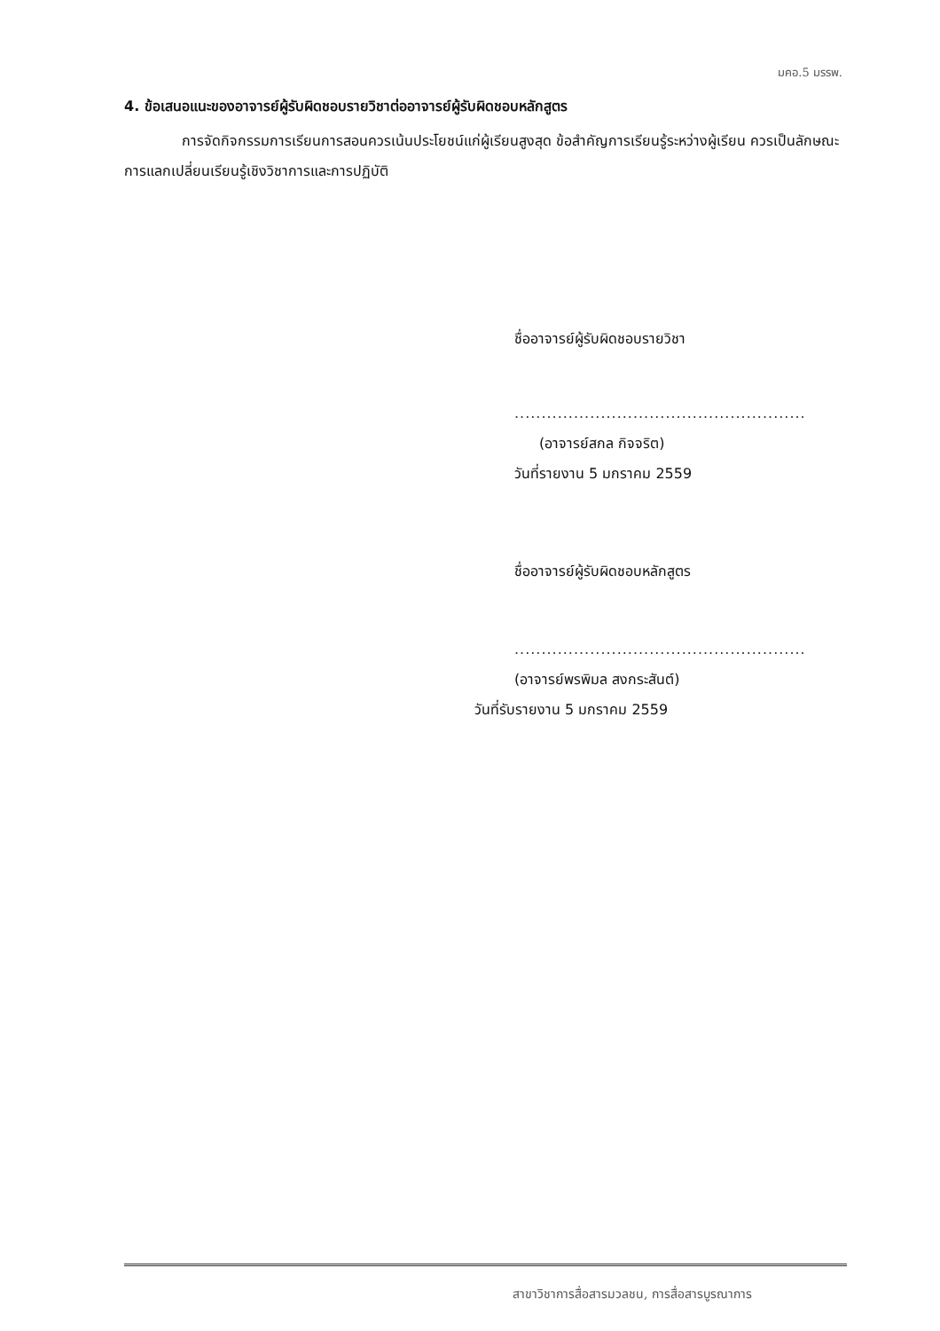มคอ.5 มรรพ.
4. ข้อเสนอแนะของอาจารย์ผู้รับผิดชอบรายวิชาต่ออาจารย์ผู้รับผิดชอบหลักสูตร
การจัดกิจกรรมการเรียนการสอนควรเน้นประโยชน์แก่ผู้เรียนสูงสุด ข้อสำคัญการเรียนรู้ระหว่างผู้เรียน ควรเป็นลักษณะการแลกเปลี่ยนเรียนรู้เชิงวิชาการและการปฏิบัติ
ชื่ออาจารย์ผู้รับผิดชอบรายวิชา
......................................................
(อาจารย์สกล กิจจริต)
วันที่รายงาน 5 มกราคม 2559
ชื่ออาจารย์ผู้รับผิดชอบหลักสูตร
......................................................
(อาจารย์พรพิมล สงกระสันต์)
วันที่รับรายงาน 5 มกราคม 2559
สาขาวิชาการสื่อสารมวลชน, การสื่อสารบูรณาการ